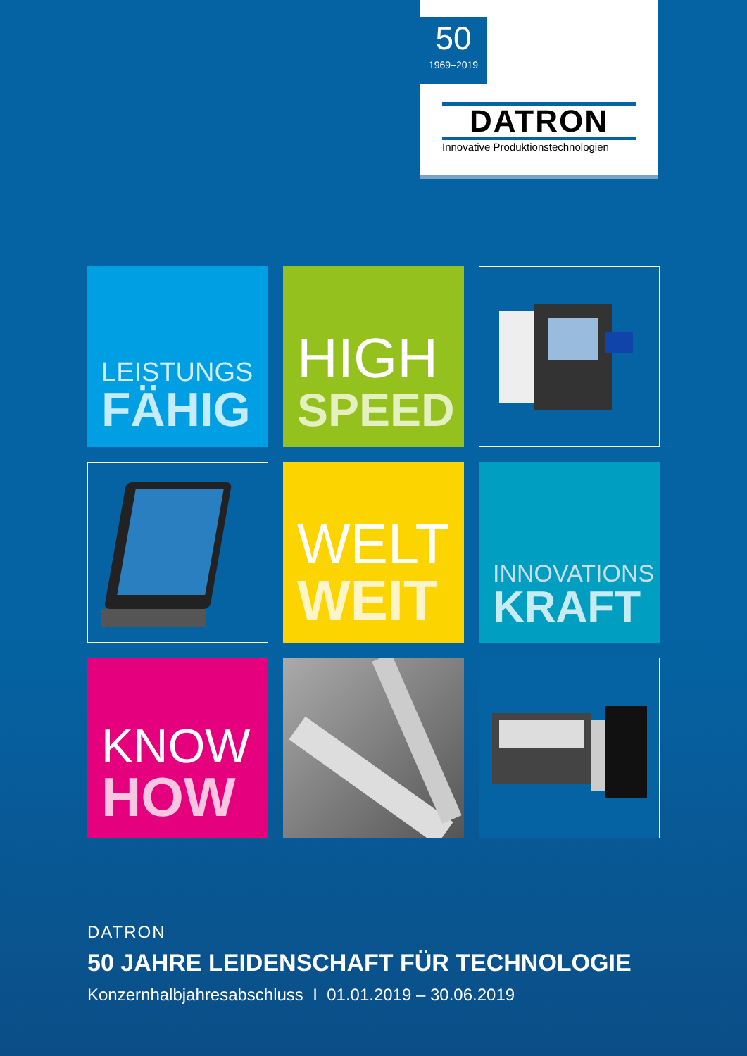50
1969–2019
DATRON
Innovative Produktionstechnologien
LEISTUNGS
FÄHIG
HIGH
SPEED
WELT
WEIT
INNOVATIONS
KRAFT
KNOW
HOW
DATRON
50 JAHRE LEIDENSCHAFT FÜR TECHNOLOGIE
Konzernhalbjahresabschluss I 01.01.2019 – 30.06.2019